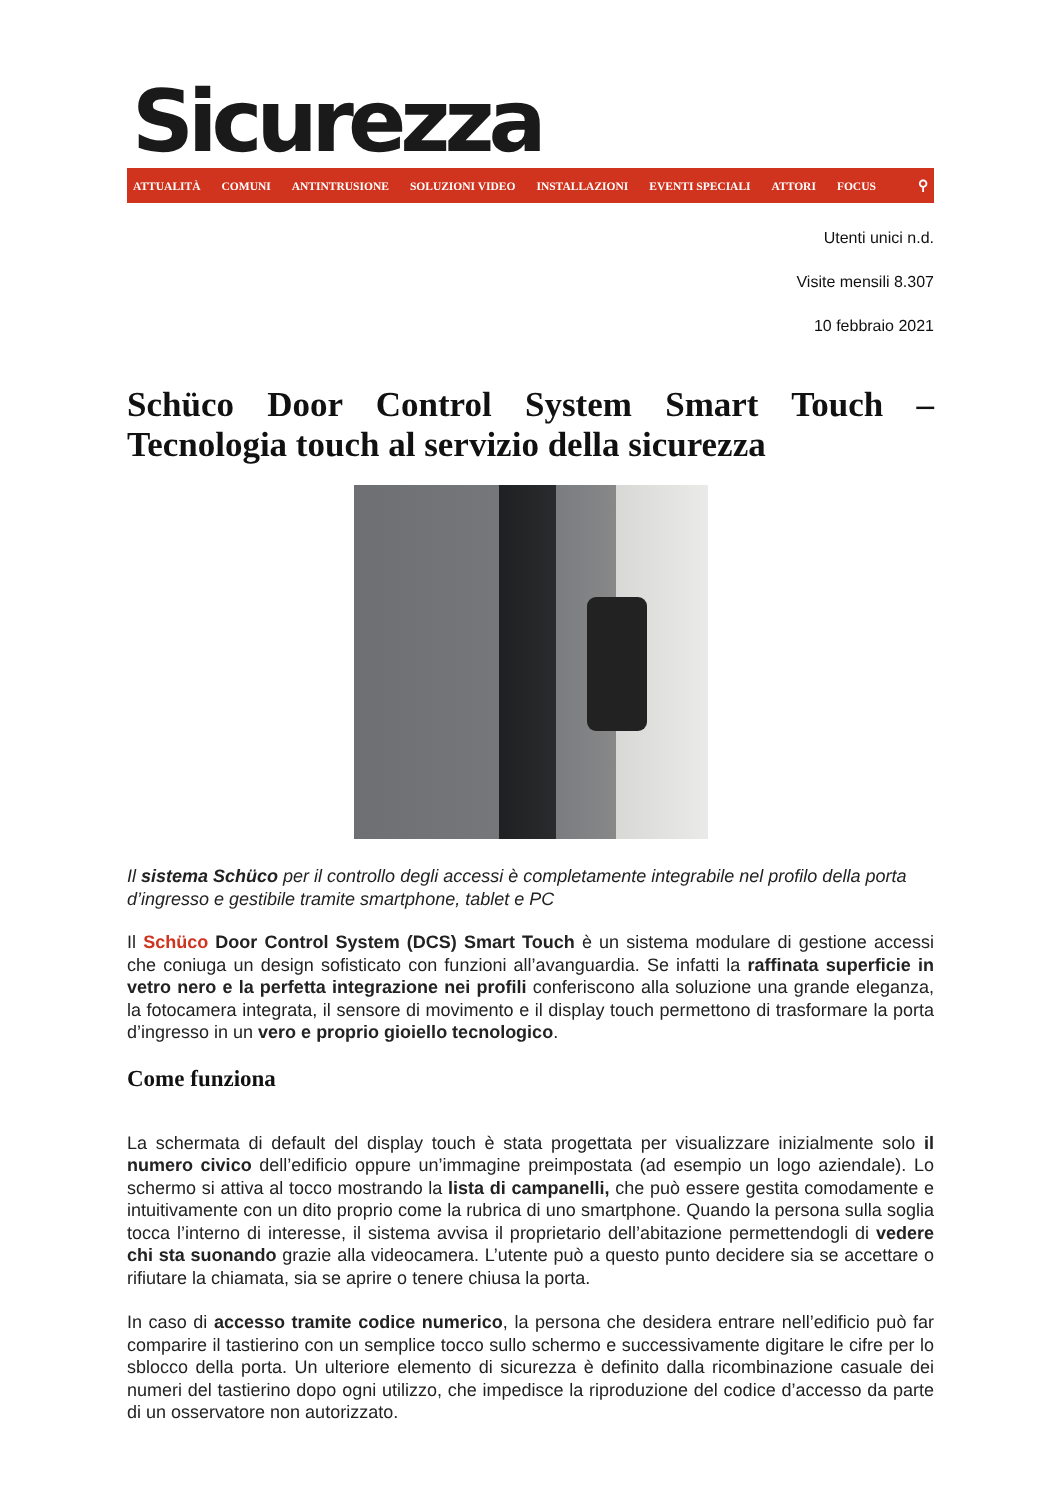Sicurezza
ATTUALITÀ COMUNI ANTINTRUSIONE SOLUZIONI VIDEO INSTALLAZIONI EVENTI SPECIALI ATTORI FOCUS ⚲
Utenti unici n.d.
Visite mensili 8.307
10 febbraio 2021
Schüco Door Control System Smart Touch – Tecnologia touch al servizio della sicurezza
Il sistema Schüco per il controllo degli accessi è completamente integrabile nel profilo della porta d’ingresso e gestibile tramite smartphone, tablet e PC
Il Schüco Door Control System (DCS) Smart Touch è un sistema modulare di gestione accessi che coniuga un design sofisticato con funzioni all’avanguardia. Se infatti la raffinata superficie in vetro nero e la perfetta integrazione nei profili conferiscono alla soluzione una grande eleganza, la fotocamera integrata, il sensore di movimento e il display touch permettono di trasformare la porta d’ingresso in un vero e proprio gioiello tecnologico.
Come funziona
La schermata di default del display touch è stata progettata per visualizzare inizialmente solo il numero civico dell’edificio oppure un’immagine preimpostata (ad esempio un logo aziendale). Lo schermo si attiva al tocco mostrando la lista di campanelli, che può essere gestita comodamente e intuitivamente con un dito proprio come la rubrica di uno smartphone. Quando la persona sulla soglia tocca l’interno di interesse, il sistema avvisa il proprietario dell’abitazione permettendogli di vedere chi sta suonando grazie alla videocamera. L’utente può a questo punto decidere sia se accettare o rifiutare la chiamata, sia se aprire o tenere chiusa la porta.
In caso di accesso tramite codice numerico, la persona che desidera entrare nell’edificio può far comparire il tastierino con un semplice tocco sullo schermo e successivamente digitare le cifre per lo sblocco della porta. Un ulteriore elemento di sicurezza è definito dalla ricombinazione casuale dei numeri del tastierino dopo ogni utilizzo, che impedisce la riproduzione del codice d’accesso da parte di un osservatore non autorizzato.